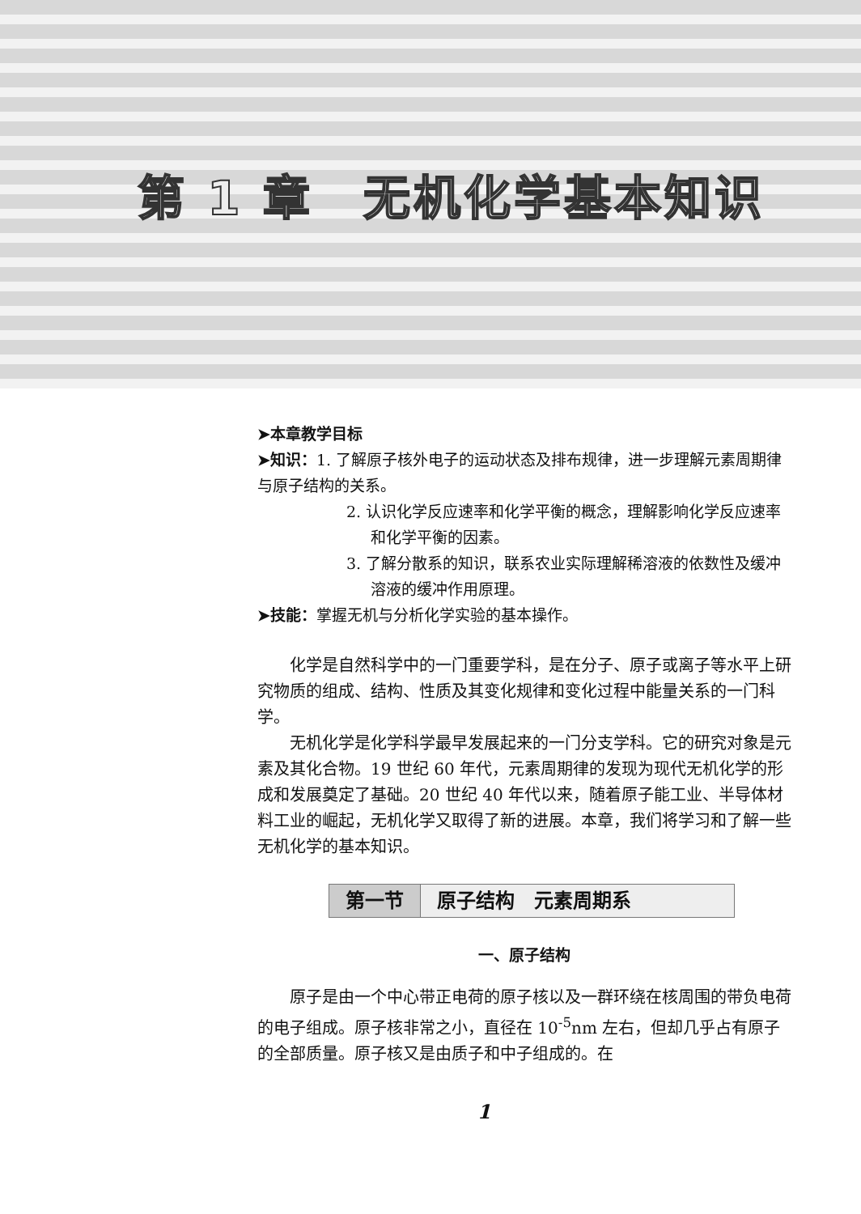第 1 章　无机化学基本知识
➤本章教学目标
➤知识：1. 了解原子核外电子的运动状态及排布规律，进一步理解元素周期律与原子结构的关系。
2. 认识化学反应速率和化学平衡的概念，理解影响化学反应速率和化学平衡的因素。
3. 了解分散系的知识，联系农业实际理解稀溶液的依数性及缓冲溶液的缓冲作用原理。
➤技能：掌握无机与分析化学实验的基本操作。
化学是自然科学中的一门重要学科，是在分子、原子或离子等水平上研究物质的组成、结构、性质及其变化规律和变化过程中能量关系的一门科学。
无机化学是化学科学最早发展起来的一门分支学科。它的研究对象是元素及其化合物。19 世纪 60 年代，元素周期律的发现为现代无机化学的形成和发展奠定了基础。20 世纪 40 年代以来，随着原子能工业、半导体材料工业的崛起，无机化学又取得了新的进展。本章，我们将学习和了解一些无机化学的基本知识。
第一节 原子结构　元素周期系
一、原子结构
原子是由一个中心带正电荷的原子核以及一群环绕在核周围的带负电荷的电子组成。原子核非常之小，直径在 10<sup>-5</sup>nm 左右，但却几乎占有原子的全部质量。原子核又是由质子和中子组成的。在
1